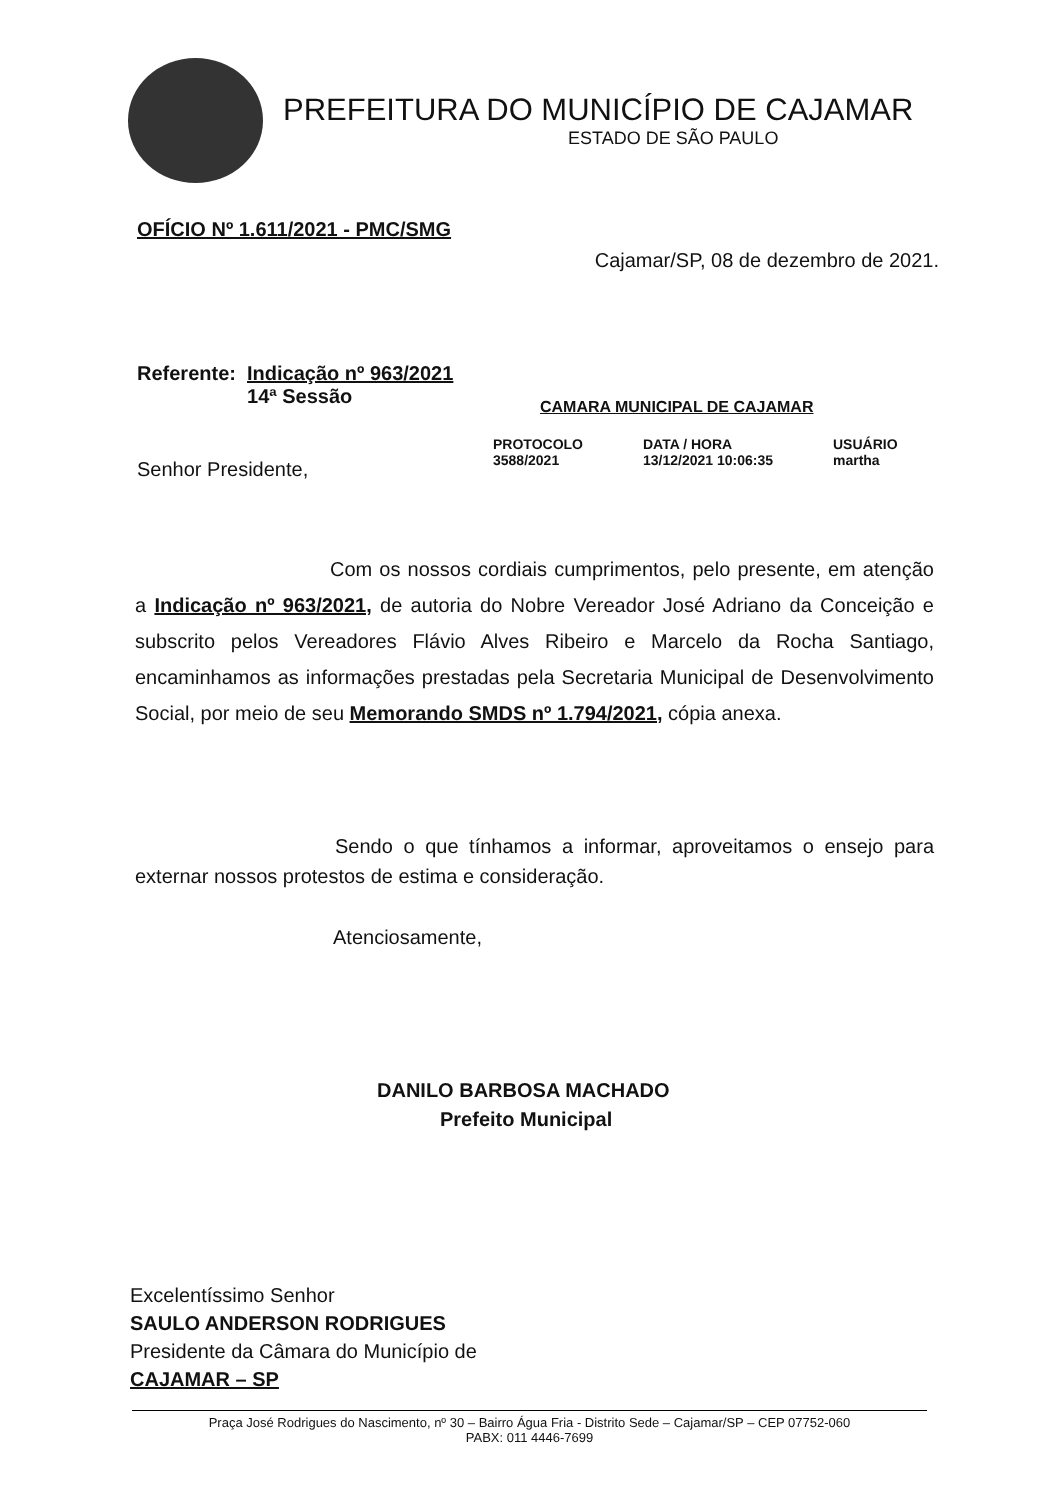PREFEITURA DO MUNICÍPIO DE CAJAMAR
ESTADO DE SÃO PAULO
OFÍCIO Nº 1.611/2021 - PMC/SMG
Cajamar/SP, 08 de dezembro de 2021.
Referente: Indicação nº 963/2021
14ª Sessão
CAMARA MUNICIPAL DE CAJAMAR
PROTOCOLO
3588/2021
DATA / HORA
13/12/2021 10:06:35
USUÁRIO
martha
Senhor Presidente,
Com os nossos cordiais cumprimentos, pelo presente, em atenção a Indicação nº 963/2021, de autoria do Nobre Vereador José Adriano da Conceição e subscrito pelos Vereadores Flávio Alves Ribeiro e Marcelo da Rocha Santiago, encaminhamos as informações prestadas pela Secretaria Municipal de Desenvolvimento Social, por meio de seu Memorando SMDS nº 1.794/2021, cópia anexa.
Sendo o que tínhamos a informar, aproveitamos o ensejo para externar nossos protestos de estima e consideração.
Atenciosamente,
DANILO BARBOSA MACHADO
Prefeito Municipal
Excelentíssimo Senhor
SAULO ANDERSON RODRIGUES
Presidente da Câmara do Município de
CAJAMAR – SP
Praça José Rodrigues do Nascimento, nº 30 – Bairro Água Fria - Distrito Sede – Cajamar/SP – CEP 07752-060
PABX: 011 4446-7699